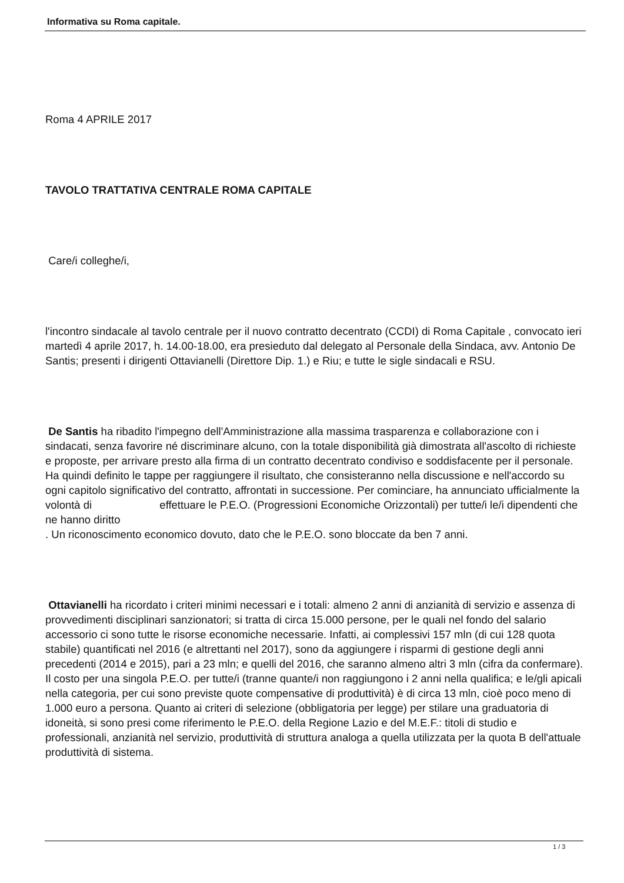Informativa su Roma capitale.
Roma 4 APRILE 2017
TAVOLO TRATTATIVA CENTRALE ROMA CAPITALE
Care/i colleghe/i,
l'incontro sindacale al tavolo centrale per il nuovo contratto decentrato (CCDI) di Roma Capitale , convocato ieri martedì 4 aprile 2017, h. 14.00-18.00, era presieduto dal delegato al Personale della Sindaca, avv. Antonio De Santis; presenti i dirigenti Ottavianelli (Direttore Dip. 1.) e Riu; e tutte le sigle sindacali e RSU.
De Santis ha ribadito l'impegno dell'Amministrazione alla massima trasparenza e collaborazione con i sindacati, senza favorire né discriminare alcuno, con la totale disponibilità già dimostrata all'ascolto di richieste e proposte, per arrivare presto alla firma di un contratto decentrato condiviso e soddisfacente per il personale. Ha quindi definito le tappe per raggiungere il risultato, che consisteranno nella discussione e nell'accordo su ogni capitolo significativo del contratto, affrontati in successione. Per cominciare, ha annunciato ufficialmente la volontà di effettuare le P.E.O. (Progressioni Economiche Orizzontali) per tutte/i le/i dipendenti che ne hanno diritto
. Un riconoscimento economico dovuto, dato che le P.E.O. sono bloccate da ben 7 anni.
Ottavianelli ha ricordato i criteri minimi necessari e i totali: almeno 2 anni di anzianità di servizio e assenza di provvedimenti disciplinari sanzionatori; si tratta di circa 15.000 persone, per le quali nel fondo del salario accessorio ci sono tutte le risorse economiche necessarie. Infatti, ai complessivi 157 mln (di cui 128 quota stabile) quantificati nel 2016 (e altrettanti nel 2017), sono da aggiungere i risparmi di gestione degli anni precedenti (2014 e 2015), pari a 23 mln; e quelli del 2016, che saranno almeno altri 3 mln (cifra da confermare). Il costo per una singola P.E.O. per tutte/i (tranne quante/i non raggiungono i 2 anni nella qualifica; e le/gli apicali nella categoria, per cui sono previste quote compensative di produttività) è di circa 13 mln, cioè poco meno di 1.000 euro a persona. Quanto ai criteri di selezione (obbligatoria per legge) per stilare una graduatoria di idoneità, si sono presi come riferimento le P.E.O. della Regione Lazio e del M.E.F.: titoli di studio e professionali, anzianità nel servizio, produttività di struttura analoga a quella utilizzata per la quota B dell'attuale produttività di sistema.
1 / 3